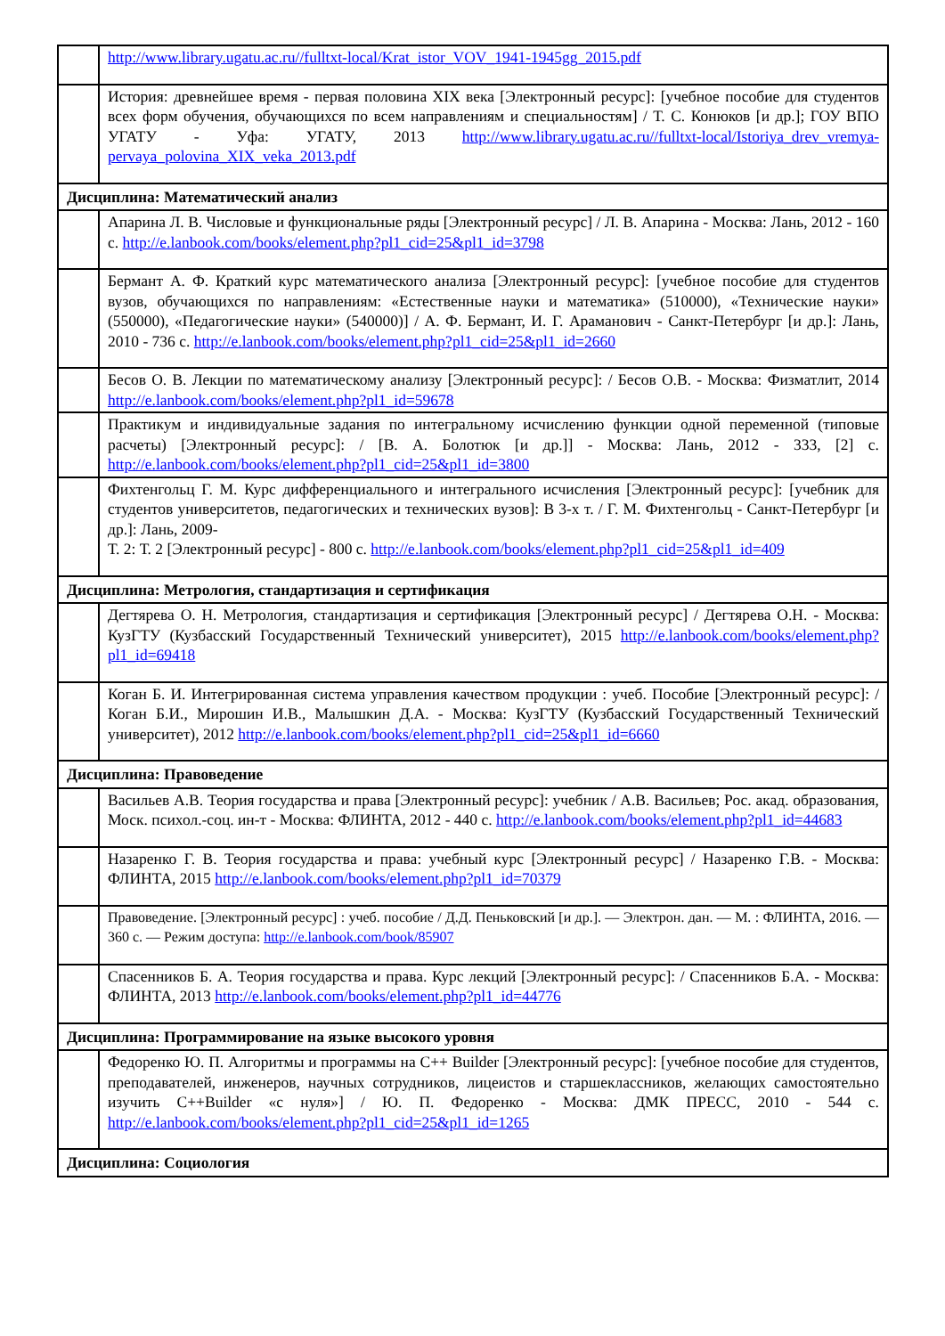| | http://www.library.ugatu.ac.ru//fulltxt-local/Krat_istor_VOV_1941-1945gg_2015.pdf |
| | История: древнейшее время - первая половина XIX века [Электронный ресурс]: [учебное пособие для студентов всех форм обучения, обучающихся по всем направлениям и специальностям] / Т. С. Конюков [и др.]; ГОУ ВПО УГАТУ - Уфа: УГАТУ, 2013 http://www.library.ugatu.ac.ru//fulltxt-local/Istoriya_drev_vremya-pervaya_polovina_XIX_veka_2013.pdf |
| Дисциплина: Математический анализ | |
| | Апарина Л. В. Числовые и функциональные ряды [Электронный ресурс] / Л. В. Апарина - Москва: Лань, 2012 - 160 с. http://e.lanbook.com/books/element.php?pl1_cid=25&pl1_id=3798 |
| | Бермант А. Ф. Краткий курс математического анализа [Электронный ресурс]: [учебное пособие для студентов вузов, обучающихся по направлениям: «Естественные науки и математика» (510000), «Технические науки» (550000), «Педагогические науки» (540000)] / А. Ф. Бермант, И. Г. Араманович - Санкт-Петербург [и др.]: Лань, 2010 - 736 с. http://e.lanbook.com/books/element.php?pl1_cid=25&pl1_id=2660 |
| | Бесов О. В. Лекции по математическому анализу [Электронный ресурс]: / Бесов О.В. - Москва: Физматлит, 2014 http://e.lanbook.com/books/element.php?pl1_id=59678 |
| | Практикум и индивидуальные задания по интегральному исчислению функции одной переменной (типовые расчеты) [Электронный ресурс]: / [В. А. Болотюк [и др.]] - Москва: Лань, 2012 - 333, [2] с. http://e.lanbook.com/books/element.php?pl1_cid=25&pl1_id=3800 |
| | Фихтенгольц Г. М. Курс дифференциального и интегрального исчисления [Электронный ресурс]: [учебник для студентов университетов, педагогических и технических вузов]: В 3-х т. / Г. М. Фихтенгольц - Санкт-Петербург [и др.]: Лань, 2009- Т. 2: Т. 2 [Электронный ресурс] - 800 с. http://e.lanbook.com/books/element.php?pl1_cid=25&pl1_id=409 |
| Дисциплина: Метрология, стандартизация и сертификация | |
| | Дегтярева О. Н. Метрология, стандартизация и сертификация [Электронный ресурс] / Дегтярева О.Н. - Москва: КузГТУ (Кузбасский Государственный Технический университет), 2015 http://e.lanbook.com/books/element.php?pl1_id=69418 |
| | Коган Б. И. Интегрированная система управления качеством продукции : учеб. Пособие [Электронный ресурс]: / Коган Б.И., Мирошин И.В., Малышкин Д.А. - Москва: КузГТУ (Кузбасский Государственный Технический университет), 2012 http://e.lanbook.com/books/element.php?pl1_cid=25&pl1_id=6660 |
| Дисциплина: Правоведение | |
| | Васильев А.В. Теория государства и права [Электронный ресурс]: учебник / А.В. Васильев; Рос. акад. образования, Моск. психол.-соц. ин-т - Москва: ФЛИНТА, 2012 - 440 с. http://e.lanbook.com/books/element.php?pl1_id=44683 |
| | Назаренко Г. В. Теория государства и права: учебный курс [Электронный ресурс] / Назаренко Г.В. - Москва: ФЛИНТА, 2015 http://e.lanbook.com/books/element.php?pl1_id=70379 |
| | Правоведение. [Электронный ресурс] : учеб. пособие / Д.Д. Пеньковский [и др.]. — Электрон. дан. — М. : ФЛИНТА, 2016. — 360 с. — Режим доступа: http://e.lanbook.com/book/85907 |
| | Спасенников Б. А. Теория государства и права. Курс лекций [Электронный ресурс]: / Спасенников Б.А. - Москва: ФЛИНТА, 2013 http://e.lanbook.com/books/element.php?pl1_id=44776 |
| Дисциплина: Программирование на языке высокого уровня | |
| | Федоренко Ю. П. Алгоритмы и программы на C++ Builder [Электронный ресурс]: [учебное пособие для студентов, преподавателей, инженеров, научных сотрудников, лицеистов и старшеклассников, желающих самостоятельно изучить C++Builder «с нуля»] / Ю. П. Федоренко - Москва: ДМК ПРЕСС, 2010 - 544 с. http://e.lanbook.com/books/element.php?pl1_cid=25&pl1_id=1265 |
| Дисциплина: Социология | |